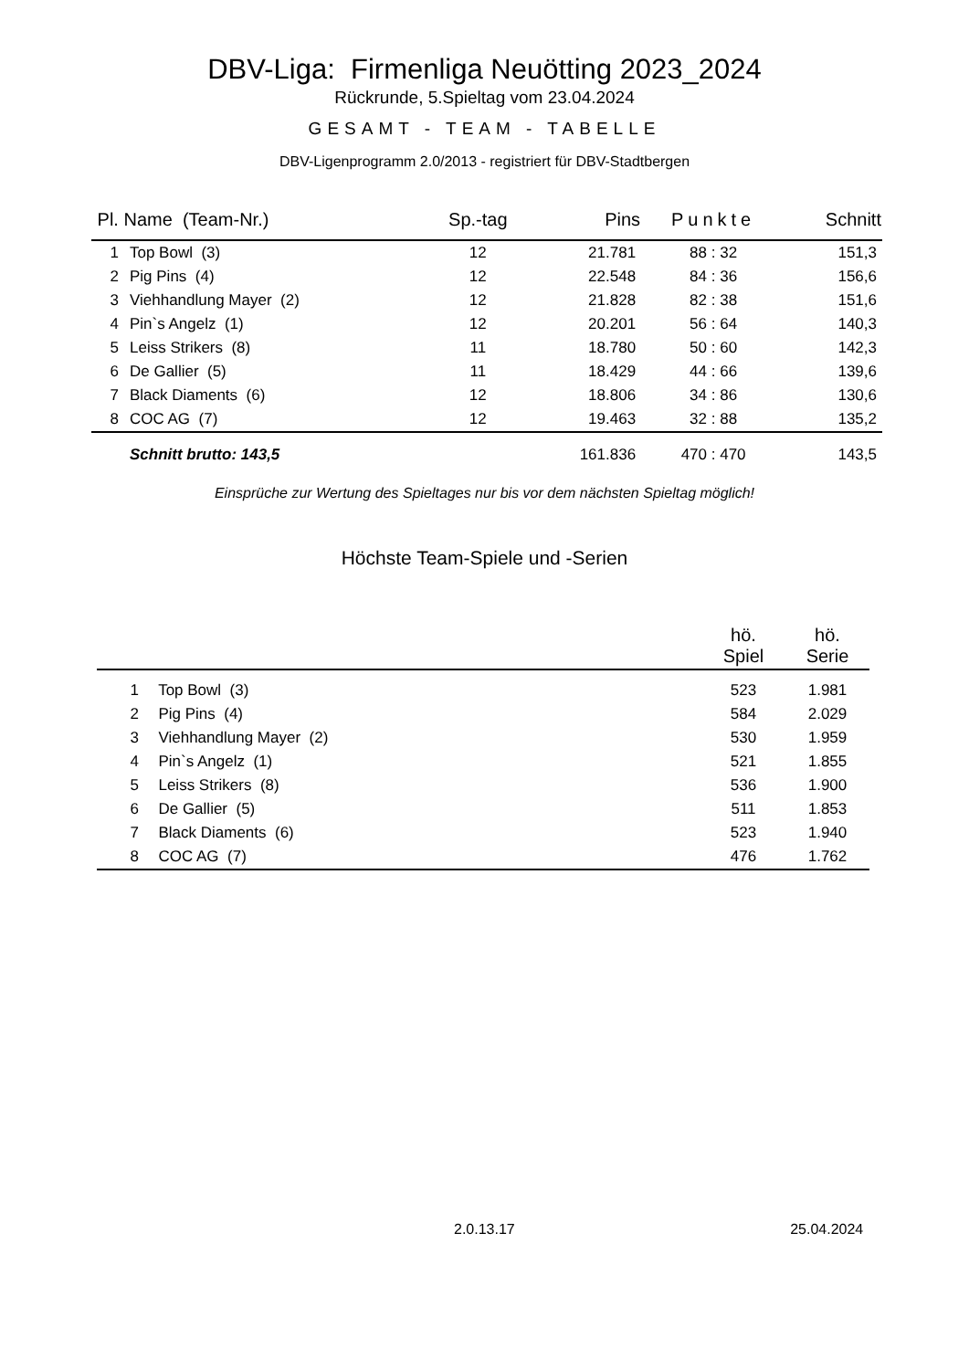DBV-Liga: Firmenliga Neuötting 2023_2024
Rückrunde, 5.Spieltag vom 23.04.2024
GESAMT - TEAM - TABELLE
DBV-Ligenprogramm 2.0/2013 - registriert für DBV-Stadtbergen
| Pl. Name (Team-Nr.) | | Sp.-tag | Pins | Punkte | Schnitt |
| --- | --- | --- | --- | --- | --- |
| 1 | Top Bowl (3) | 12 | 21.781 | 88 : 32 | 151,3 |
| 2 | Pig Pins (4) | 12 | 22.548 | 84 : 36 | 156,6 |
| 3 | Viehhandlung Mayer (2) | 12 | 21.828 | 82 : 38 | 151,6 |
| 4 | Pin`s Angelz (1) | 12 | 20.201 | 56 : 64 | 140,3 |
| 5 | Leiss Strikers (8) | 11 | 18.780 | 50 : 60 | 142,3 |
| 6 | De Gallier (5) | 11 | 18.429 | 44 : 66 | 139,6 |
| 7 | Black Diaments (6) | 12 | 18.806 | 34 : 86 | 130,6 |
| 8 | COC AG (7) | 12 | 19.463 | 32 : 88 | 135,2 |
| | Schnitt brutto: 143,5 | | 161.836 | 470 : 470 | 143,5 |
Einsprüche zur Wertung des Spieltages nur bis vor dem nächsten Spieltag möglich!
Höchste Team-Spiele und -Serien
| | | hö. Spiel | hö. Serie |
| --- | --- | --- | --- |
| 1 | Top Bowl (3) | 523 | 1.981 |
| 2 | Pig Pins (4) | 584 | 2.029 |
| 3 | Viehhandlung Mayer (2) | 530 | 1.959 |
| 4 | Pin`s Angelz (1) | 521 | 1.855 |
| 5 | Leiss Strikers (8) | 536 | 1.900 |
| 6 | De Gallier (5) | 511 | 1.853 |
| 7 | Black Diaments (6) | 523 | 1.940 |
| 8 | COC AG (7) | 476 | 1.762 |
2.0.13.17 25.04.2024